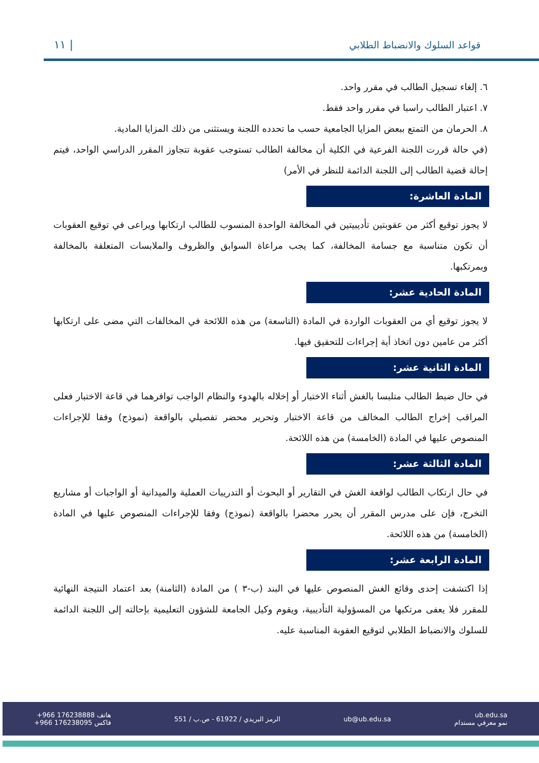١١ | قواعد السلوك والانضباط الطلابي
٦. إلغاء تسجيل الطالب في مقرر واحد.
٧. اعتبار الطالب راسبا في مقرر واحد فقط.
٨. الحرمان من التمتع ببعض المزايا الجامعية حسب ما تحدده اللجنة ويستثنى من ذلك المزايا المادية.
(في حالة قررت اللجنة الفرعية في الكلية أن مخالفة الطالب تستوجب عقوبة تتجاوز المقرر الدراسي الواحد، فيتم إحالة قضية الطالب إلى اللجنة الدائمة للنظر في الأمر)
المادة العاشرة:
لا يجوز توقيع أكثر من عقوبتين تأديبيتين في المخالفة الواحدة المنسوب للطالب ارتكابها ويراعى في توقيع العقوبات أن تكون متناسبة مع جسامة المخالفة، كما يجب مراعاة السوابق والظروف والملابسات المتعلقة بالمخالفة وبمرتكبها.
المادة الحادية عشر:
لا يجوز توقيع أي من العقوبات الواردة في المادة (التاسعة) من هذه اللائحة في المخالفات التي مضى على ارتكابها أكثر من عامين دون اتخاذ أية إجراءات للتحقيق فيها.
المادة الثانية عشر:
في حال ضبط الطالب متلبسا بالغش أثناء الاختبار أو إخلاله بالهدوء والنظام الواجب توافرهما في قاعة الاختبار فعلى المراقب إخراج الطالب المخالف من قاعة الاختبار وتحرير محضر تفصيلي بالواقعة (نموذج) وفقا للإجراءات المنصوص عليها في المادة (الخامسة) من هذه اللائحة.
المادة الثالثة عشر:
في حال ارتكاب الطالب لواقعة الغش في التقارير أو البحوث أو التدريبات العملية والميدانية أو الواجبات أو مشاريع التخرج، فإن على مدرس المقرر أن يحرر محضرا بالواقعة (نموذج) وفقا للإجراءات المنصوص عليها في المادة (الخامسة) من هذه اللائحة.
المادة الرابعة عشر:
إذا اكتشفت إحدى وقائع الغش المنصوص عليها في البند (ب-٣ ) من المادة (الثامنة) بعد اعتماد النتيجة النهائية للمقرر فلا يعفى مرتكبها من المسؤولية التأديبية، ويقوم وكيل الجامعة للشؤون التعليمية بإحالته إلى اللجنة الدائمة للسلوك والانضباط الطلابي لتوقيع العقوبة المناسبة عليه.
ub.edu.sa
نمو معرفي مستدام
ub@ub.edu.sa
الرمز البريدي / 61922 - ص.ب / 551
هاتف +966 176238888
فاكس +966 176238095